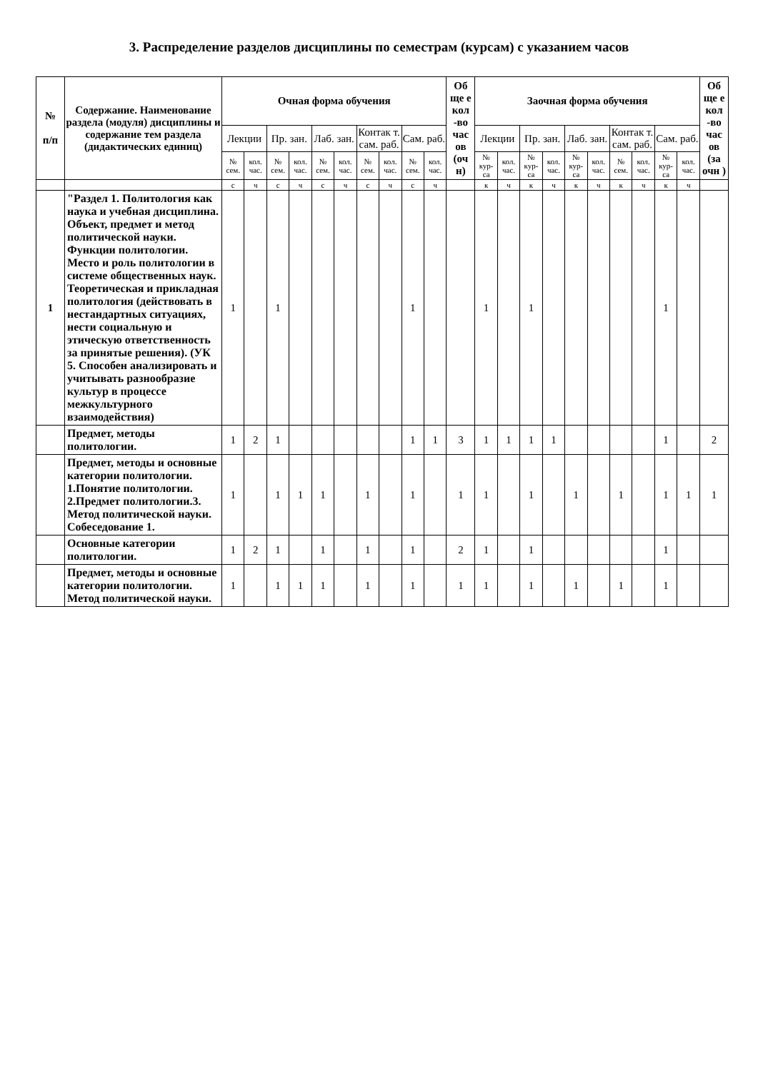3. Распределение разделов дисциплины по семестрам (курсам) с указанием часов
| № п/п | Содержание. Наименование раздела (модуля) дисциплины и содержание тем раздела (дидактических единиц) | Очная форма обучения | | | | | | | | | | Об ще е кол -во час ов (оч н) | Заочная форма обучения | | | | | | | | | | Об ще е кол -во час ов (за очн ) |
| --- | --- | --- | --- | --- | --- | --- | --- | --- | --- | --- | --- | --- | --- | --- | --- | --- | --- | --- | --- | --- | --- | --- | --- |
| | | Лекции | | Пр. зан. | | Лаб. зан. | | Контак т. сам. раб. | | Сам. раб. | | | Лекции | | Пр. зан. | | Лаб. зан. | | Контак т. сам. раб. | | Сам. раб. | | |
| | | № сем. | кол. час. | № сем. | кол. час. | № сем. | кол. час. | № сем. | кол. час. | № сем. | кол. час. | | № кур-са | кол. час. | № кур-са | кол. час. | № кур-са | кол. час. | № сем. | кол. час. | № кур-са | кол. час. | |
| | | с | ч | с | ч | с | ч | с | ч | с | ч | | к | ч | к | ч | к | ч | к | ч | к | ч | |
| 1 | "Раздел 1. Политология как наука и учебная дисциплина. Объект, предмет и метод политической науки. Функции политологии. Место и роль политологии в системе общественных наук. Теоретическая и прикладная политология (действовать в нестандартных ситуациях, нести социальную и этическую ответственность за принятые решения). (УК 5. Способен анализировать и учитывать разнообразие культур в процессе межкультурного взаимодействия) | 1 | | 1 | | | | | | 1 | | | 1 | | 1 | | | | | | 1 | | |
| | Предмет, методы политологии. | 1 | 2 | 1 | | | | | | 1 | 1 | 3 | 1 | 1 | 1 | 1 | | | | | 1 | | 2 |
| | Предмет, методы и основные категории политологии. 1.Понятие политологии. 2.Предмет политологии.3. Метод политической науки. Собеседование 1. | 1 | | 1 | 1 | 1 | | 1 | | 1 | | 1 | 1 | | 1 | | 1 | | 1 | | 1 | 1 | 1 |
| | Основные категории политологии. | 1 | 2 | 1 | | 1 | | 1 | | 1 | | 2 | 1 | | 1 | | | | | | 1 | | |
| | Предмет, методы и основные категории политологии. Метод политической науки. | 1 | | 1 | 1 | 1 | | 1 | | 1 | | 1 | 1 | | 1 | | 1 | | 1 | | 1 | | |